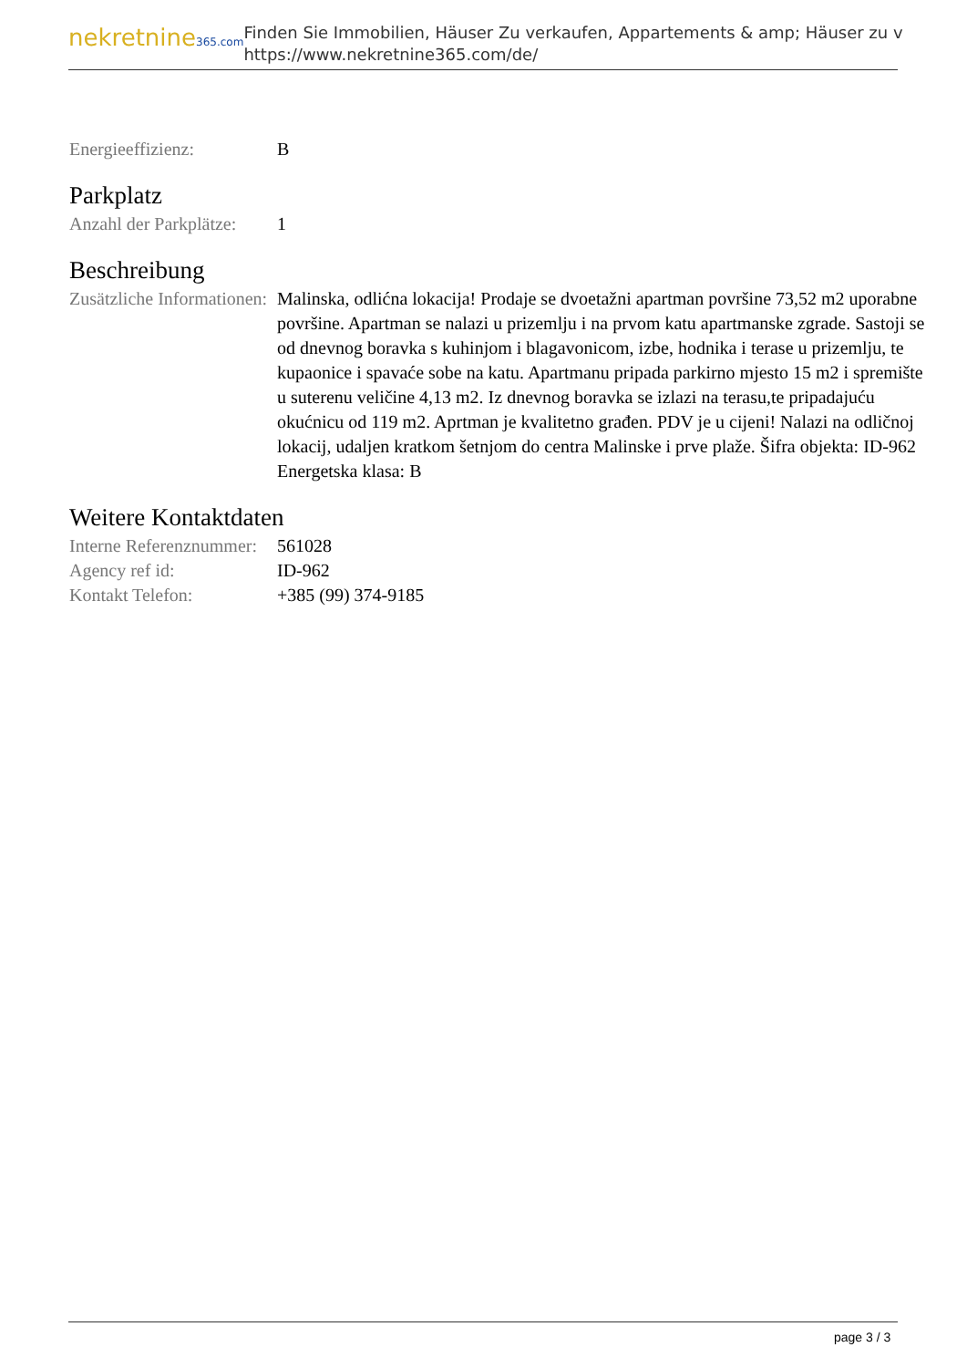nekretnine365.com
Finden Sie Immobilien, Häuser Zu verkaufen, Appartements & amp; Häuser zu v
https://www.nekretnine365.com/de/
| Energieeffizienz: | B |
Parkplatz
| Anzahl der Parkplätze: | 1 |
Beschreibung
| Zusätzliche Informationen: | Malinska, odlićna lokacija! Prodaje se dvoetažni apartman površine 73,52 m2 uporabne površine. Apartman se nalazi u prizemlju i na prvom katu apartmanske zgrade. Sastoji se od dnevnog boravka s kuhinjom i blagavonicom, izbe, hodnika i terase u prizemlju, te kupaonice i spavaće sobe na katu. Apartmanu pripada parkirno mjesto 15 m2 i spremište u suterenu veličine 4,13 m2. Iz dnevnog boravka se izlazi na terasu,te pripadajuću okućnicu od 119 m2. Aprtman je kvalitetno građen. PDV je u cijeni! Nalazi na odličnoj lokacij, udaljen kratkom šetnjom do centra Malinske i prve plaže. Šifra objekta: ID-962 Energetska klasa: B |
Weitere Kontaktdaten
| Interne Referenznummer: | 561028 |
| Agency ref id: | ID-962 |
| Kontakt Telefon: | +385 (99) 374-9185 |
page 3 / 3